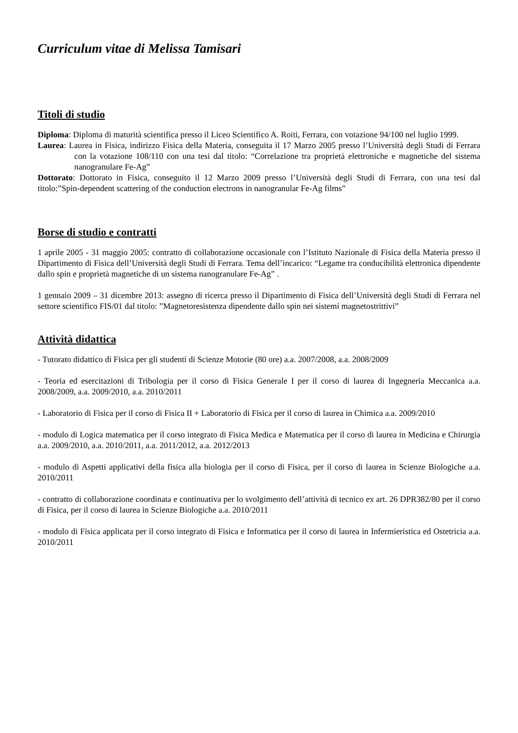Curriculum vitae di Melissa Tamisari
Titoli di studio
Diploma: Diploma di maturità scientifica presso il Liceo Scientifico A. Roiti, Ferrara, con votazione 94/100 nel luglio 1999.
Laurea: Laurea in Fisica, indirizzo Fisica della Materia, conseguita il 17 Marzo 2005 presso l’Università degli Studi di Ferrara con la votazione 108/110 con una tesi dal titolo: “Correlazione tra proprietà elettroniche e magnetiche del sistema nanogranulare Fe-Ag”
Dottorato: Dottorato in Fisica, conseguito il 12 Marzo 2009 presso l’Università degli Studi di Ferrara, con una tesi dal titolo:”Spin-dependent scattering of the conduction electrons in nanogranular Fe-Ag films”
Borse di studio e contratti
1 aprile 2005 - 31 maggio 2005: contratto di collaborazione occasionale con l’Istituto Nazionale di Fisica della Materia presso il Dipartimento di Fisica dell’Università degli Studi di Ferrara. Tema dell’incarico: “Legame tra conducibilità elettronica dipendente dallo spin e proprietà magnetiche di un sistema nanogranulare Fe-Ag” .
1 gennaio 2009 – 31 dicembre 2013: assegno di ricerca presso il Dipartimento di Fisica dell’Università degli Studi di Ferrara nel settore scientifico FIS/01 dal titolo: ”Magnetoresistenza dipendente dallo spin nei sistemi magnetostrittivi”
Attività didattica
- Tutorato didattico di Fisica per gli studenti di Scienze Motorie (80 ore) a.a. 2007/2008, a.a. 2008/2009
- Teoria ed esercitazioni di Tribologia per il corso di Fisica Generale I per il corso di laurea di Ingegneria Meccanica a.a. 2008/2009, a.a. 2009/2010, a.a. 2010/2011
- Laboratorio di Fisica per il corso di Fisica II + Laboratorio di Fisica per il corso di laurea in Chimica a.a. 2009/2010
- modulo di Logica matematica per il corso integrato di Fisica Medica e Matematica per il corso di laurea in Medicina e Chirurgia a.a. 2009/2010, a.a. 2010/2011, a.a. 2011/2012, a.a. 2012/2013
- modulo di Aspetti applicativi della fisica alla biologia per il corso di Fisica, per il corso di laurea in Scienze Biologiche a.a. 2010/2011
- contratto di collaborazione coordinata e continuativa per lo svolgimento dell’attività di tecnico ex art. 26 DPR382/80 per il corso di Fisica, per il corso di laurea in Scienze Biologiche a.a. 2010/2011
- modulo di Fisica applicata per il corso integrato di Fisica e Informatica per il corso di laurea in Infermieristica ed Ostetricia a.a. 2010/2011